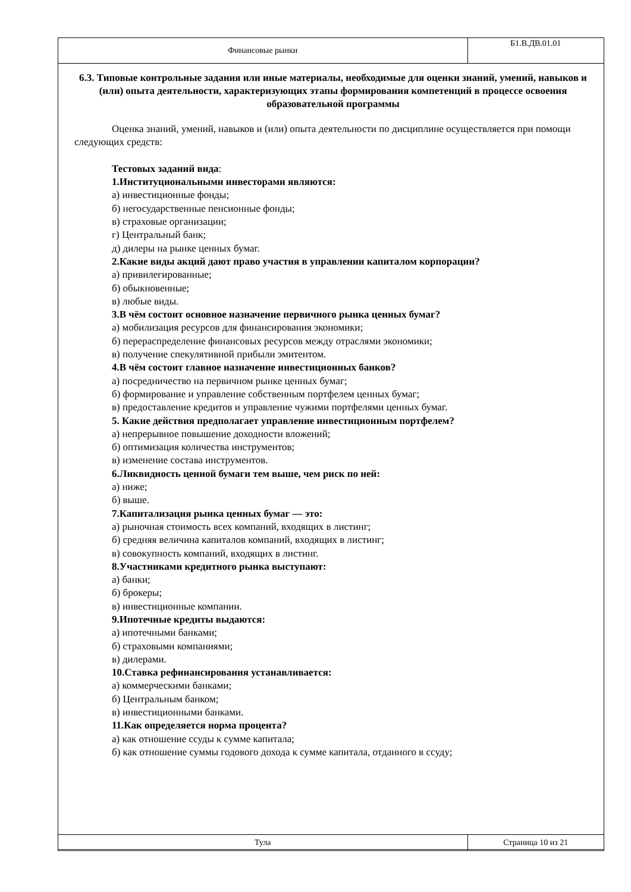| Финансовые рынки | Б1.В.ДВ.01.01 |
6.3. Типовые контрольные задания или иные материалы, необходимые для оценки знаний, умений, навыков и (или) опыта деятельности, характеризующих этапы формирования компетенций в процессе освоения образовательной программы
Оценка знаний, умений, навыков и (или) опыта деятельности по дисциплине осуществляется при помощи следующих средств:
Тестовых заданий вида:
1.Институциональными инвесторами являются:
а) инвестиционные фонды;
б) негосударственные пенсионные фонды;
в) страховые организации;
г) Центральный банк;
д) дилеры на рынке ценных бумаг.
2.Какие виды акций дают право участия в управлении капиталом корпорации?
а) привилегированные;
б) обыкновенные;
в) любые виды.
3.В чём состоит основное назначение первичного рынка ценных бумаг?
а) мобилизация ресурсов для финансирования экономики;
б) перераспределение финансовых ресурсов между отраслями экономики;
в) получение спекулятивной прибыли эмитентом.
4.В чём состоит главное назначение инвестиционных банков?
а) посредничество на первичном рынке ценных бумаг;
б) формирование и управление собственным портфелем ценных бумаг;
в) предоставление кредитов и управление чужими портфелями ценных бумаг.
5. Какие действия предполагает управление инвестиционным портфелем?
а) непрерывное повышение доходности вложений;
б) оптимизация количества инструментов;
в) изменение состава инструментов.
6.Ликвидность ценной бумаги тем выше, чем риск по ней:
а) ниже;
б) выше.
7.Капитализация рынка ценных бумаг — это:
а) рыночная стоимость всех компаний, входящих в листинг;
б) средняя величина капиталов компаний, входящих в листинг;
в) совокупность компаний, входящих в листинг.
8.Участниками кредитного рынка выступают:
а) банки;
б) брокеры;
в) инвестиционные компании.
9.Ипотечные кредиты выдаются:
а) ипотечными банками;
б) страховыми компаниями;
в) дилерами.
10.Ставка рефинансирования устанавливается:
а) коммерческими банками;
б) Центральным банком;
в) инвестиционными банками.
11.Как определяется норма процента?
а) как отношение ссуды к сумме капитала;
б) как отношение суммы годового дохода к сумме капитала, отданного в ссуду;
| Тула | Страница 10 из 21 |